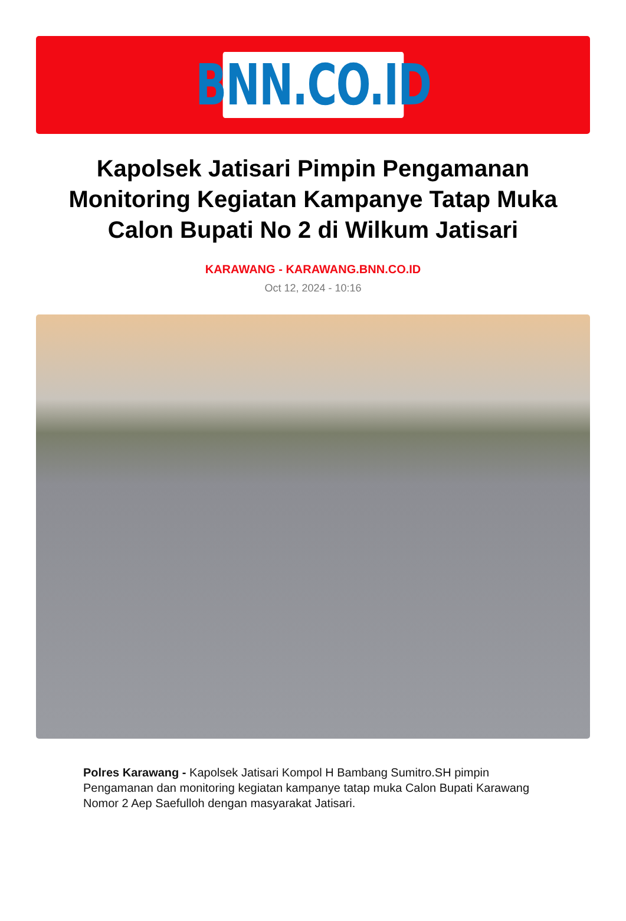BNN.CO.ID
Kapolsek Jatisari Pimpin Pengamanan Monitoring Kegiatan Kampanye Tatap Muka Calon Bupati No 2 di Wilkum Jatisari
KARAWANG - KARAWANG.BNN.CO.ID
Oct 12, 2024 - 10:16
Polres Karawang - Kapolsek Jatisari Kompol H Bambang Sumitro.SH pimpin Pengamanan dan monitoring kegiatan kampanye tatap muka Calon Bupati Karawang Nomor 2 Aep Saefulloh dengan masyarakat Jatisari.